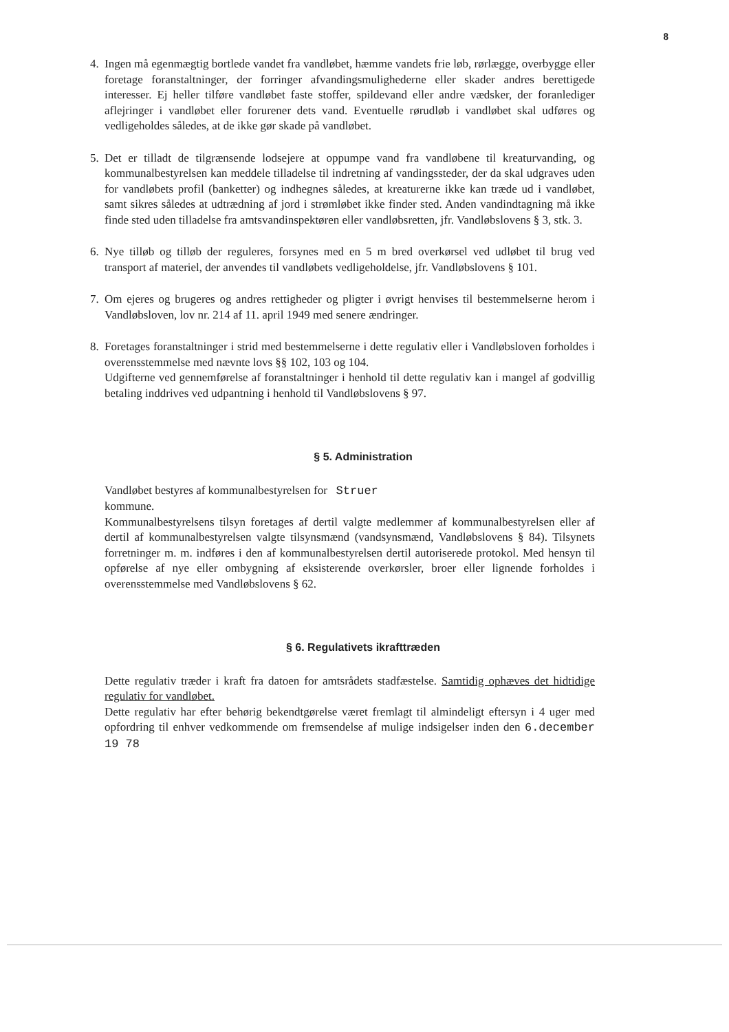8
4. Ingen må egenmægtig bortlede vandet fra vandløbet, hæmme vandets frie løb, rørlægge, overbygge eller foretage foranstaltninger, der forringer afvandingsmulighederne eller skader andres berettigede interesser. Ej heller tilføre vandløbet faste stoffer, spildevand eller andre vædsker, der foranlediger aflejringer i vandløbet eller forurener dets vand. Eventuelle rørudløb i vandløbet skal udføres og vedligeholdes således, at de ikke gør skade på vandløbet.
5. Det er tilladt de tilgrænsende lodsejere at oppumpe vand fra vandløbene til kreaturvanding, og kommunalbestyrelsen kan meddele tilladelse til indretning af vandingssteder, der da skal udgraves uden for vandløbets profil (banketter) og indhegnes således, at kreaturerne ikke kan træde ud i vandløbet, samt sikres således at udtrædning af jord i strømløbet ikke finder sted. Anden vandindtagning må ikke finde sted uden tilladelse fra amtsvandinspektøren eller vandløbsretten, jfr. Vandløbslovens § 3, stk. 3.
6. Nye tilløb og tilløb der reguleres, forsynes med en 5 m bred overkørsel ved udløbet til brug ved transport af materiel, der anvendes til vandløbets vedligeholdelse, jfr. Vandløbslovens § 101.
7. Om ejeres og brugeres og andres rettigheder og pligter i øvrigt henvises til bestemmelserne herom i Vandløbsloven, lov nr. 214 af 11. april 1949 med senere ændringer.
8. Foretages foranstaltninger i strid med bestemmelserne i dette regulativ eller i Vandløbsloven forholdes i overensstemmelse med nævnte lovs §§ 102, 103 og 104.
Udgifterne ved gennemførelse af foranstaltninger i henhold til dette regulativ kan i mangel af godvillig betaling inddrives ved udpantning i henhold til Vandløbslovens § 97.
§ 5. Administration
Vandløbet bestyres af kommunalbestyrelsen for Struer
kommune.
Kommunalbestyrelsens tilsyn foretages af dertil valgte medlemmer af kommunalbestyrelsen eller af dertil af kommunalbestyrelsen valgte tilsynsmænd (vandsynsmænd, Vandløbslovens § 84). Tilsynets forretninger m. m. indføres i den af kommunalbestyrelsen dertil autoriserede protokol. Med hensyn til opførelse af nye eller ombygning af eksisterende overkørsler, broer eller lignende forholdes i overensstemmelse med Vandløbslovens § 62.
§ 6. Regulativets ikrafttræden
Dette regulativ træder i kraft fra datoen for amtsrådets stadfæstelse. Samtidig ophæves det hidtidige regulativ for vandløbet.
Dette regulativ har efter behørig bekendtgørelse været fremlagt til almindeligt eftersyn i 4 uger med opfordring til enhver vedkommende om fremsendelse af mulige indsigelser inden den 6.december 19 78